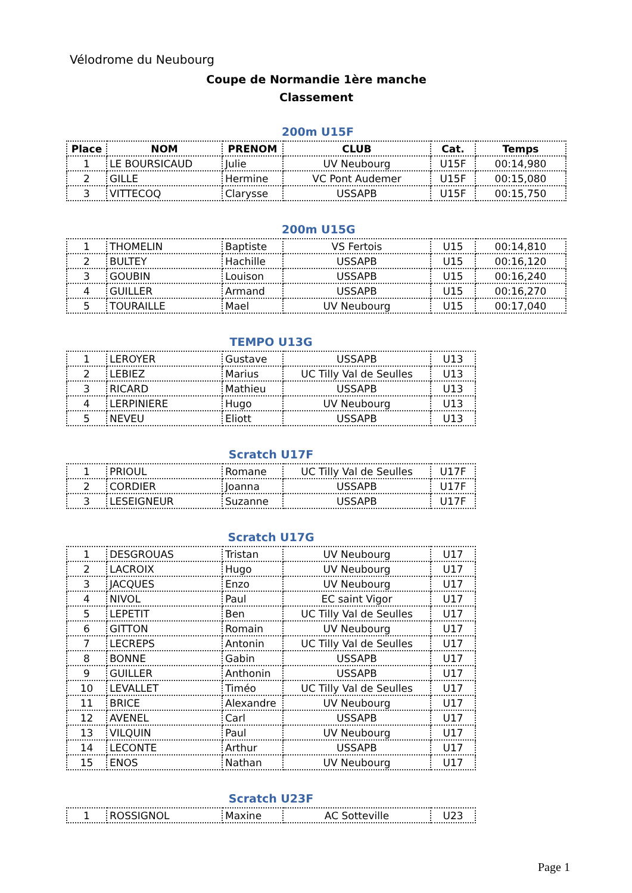Vélodrome du Neubourg
Coupe de Normandie 1ère manche
Classement
200m U15F
| Place | NOM | PRENOM | CLUB | Cat. | Temps |
| --- | --- | --- | --- | --- | --- |
| 1 | LE BOURSICAUD | Julie | UV Neubourg | U15F | 00:14,980 |
| 2 | GILLE | Hermine | VC Pont Audemer | U15F | 00:15,080 |
| 3 | VITTECOQ | Clarysse | USSAPB | U15F | 00:15,750 |
200m U15G
| 1 | THOMELIN | Baptiste | VS Fertois | U15 | 00:14,810 |
| 2 | BULTEY | Hachille | USSAPB | U15 | 00:16,120 |
| 3 | GOUBIN | Louison | USSAPB | U15 | 00:16,240 |
| 4 | GUILLER | Armand | USSAPB | U15 | 00:16,270 |
| 5 | TOURAILLE | Mael | UV Neubourg | U15 | 00:17,040 |
TEMPO U13G
| 1 | LEROYER | Gustave | USSAPB | U13 |
| 2 | LEBIEZ | Marius | UC Tilly Val de Seulles | U13 |
| 3 | RICARD | Mathieu | USSAPB | U13 |
| 4 | LERPINIERE | Hugo | UV Neubourg | U13 |
| 5 | NEVEU | Eliott | USSAPB | U13 |
Scratch U17F
| 1 | PRIOUL | Romane | UC Tilly Val de Seulles | U17F |
| 2 | CORDIER | Joanna | USSAPB | U17F |
| 3 | LESEIGNEUR | Suzanne | USSAPB | U17F |
Scratch U17G
| 1 | DESGROUAS | Tristan | UV Neubourg | U17 |
| 2 | LACROIX | Hugo | UV Neubourg | U17 |
| 3 | JACQUES | Enzo | UV Neubourg | U17 |
| 4 | NIVOL | Paul | EC saint Vigor | U17 |
| 5 | LEPETIT | Ben | UC Tilly Val de Seulles | U17 |
| 6 | GITTON | Romain | UV Neubourg | U17 |
| 7 | LECREPS | Antonin | UC Tilly Val de Seulles | U17 |
| 8 | BONNE | Gabin | USSAPB | U17 |
| 9 | GUILLER | Anthonin | USSAPB | U17 |
| 10 | LEVALLET | Timéo | UC Tilly Val de Seulles | U17 |
| 11 | BRICE | Alexandre | UV Neubourg | U17 |
| 12 | AVENEL | Carl | USSAPB | U17 |
| 13 | VILQUIN | Paul | UV Neubourg | U17 |
| 14 | LECONTE | Arthur | USSAPB | U17 |
| 15 | ENOS | Nathan | UV Neubourg | U17 |
Scratch U23F
| 1 | ROSSIGNOL | Maxine | AC Sotteville | U23 |
Page 1